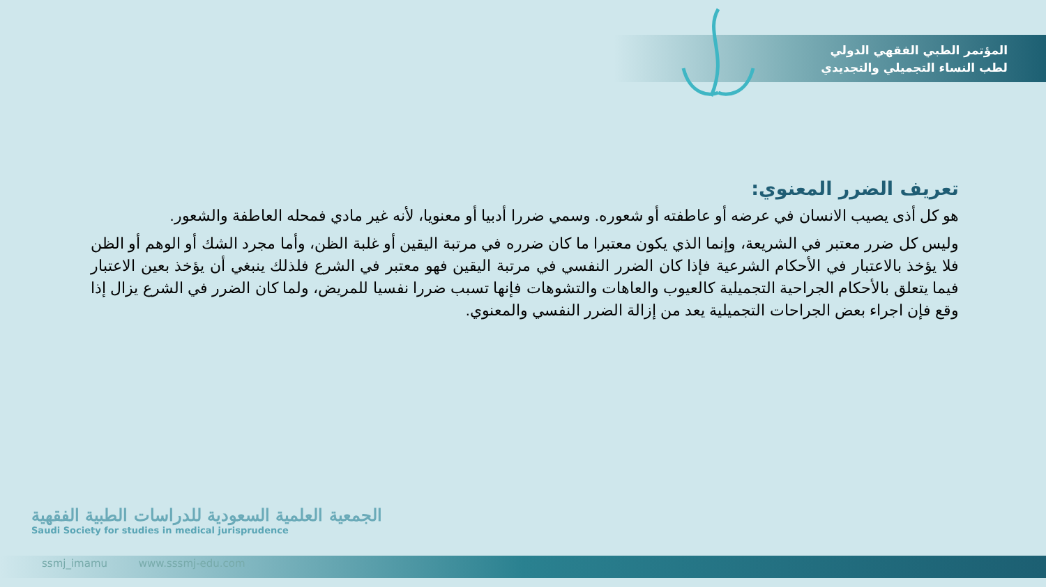المؤتمر الطبي الفقهي الدولي
لطب النساء التجميلي والتجديدي
تعريف الضرر المعنوي:
هو كل أذى يصيب الانسان في عرضه أو عاطفته أو شعوره. وسمي ضررا أدبيا أو معنويا، لأنه غير مادي فمحله العاطفة والشعور.
وليس كل ضرر معتبر في الشريعة، وإنما الذي يكون معتبرا ما كان ضرره في مرتبة اليقين أو غلبة الظن، وأما مجرد الشك أو الوهم أو الظن فلا يؤخذ بالاعتبار في الأحكام الشرعية فإذا كان الضرر النفسي في مرتبة اليقين فهو معتبر في الشرع فلذلك ينبغي أن يؤخذ بعين الاعتبار فيما يتعلق بالأحكام الجراحية التجميلية كالعيوب والعاهات والتشوهات فإنها تسبب ضررا نفسيا للمريض، ولما كان الضرر في الشرع يزال إذا وقع فإن اجراء بعض الجراحات التجميلية يعد من إزالة الضرر النفسي والمعنوي.
الجمعية العلمية السعودية للدراسات الطبية الفقهية
Saudi Society for studies in medical jurisprudence
ssmj_imamu www.sssmj-edu.com